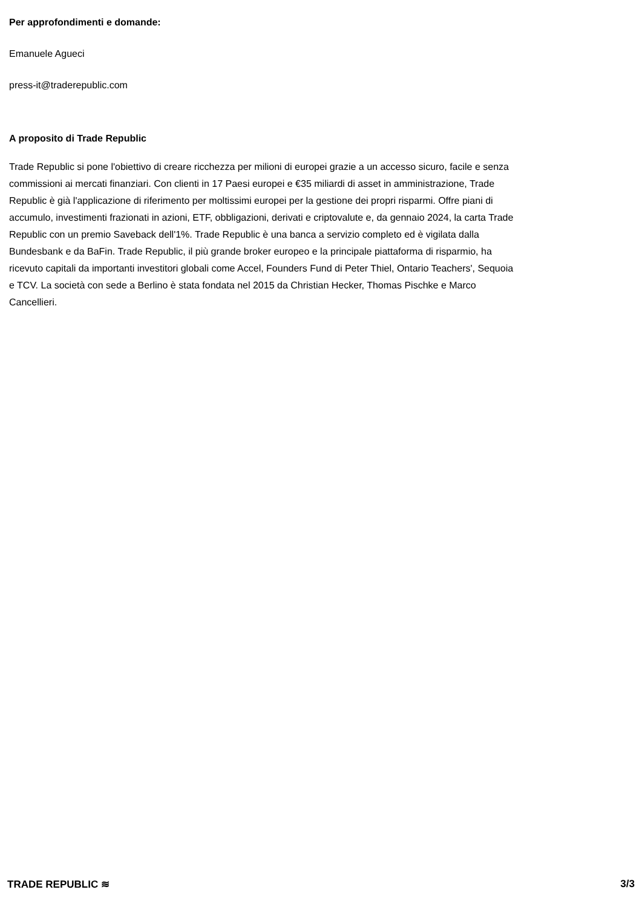Per approfondimenti e domande:
Emanuele Agueci
press-it@traderepublic.com
A proposito di Trade Republic
Trade Republic si pone l'obiettivo di creare ricchezza per milioni di europei grazie a un accesso sicuro, facile e senza commissioni ai mercati finanziari. Con clienti in 17 Paesi europei e €35 miliardi di asset in amministrazione, Trade Republic è già l'applicazione di riferimento per moltissimi europei per la gestione dei propri risparmi. Offre piani di accumulo, investimenti frazionati in azioni, ETF, obbligazioni, derivati e criptovalute e, da gennaio 2024, la carta Trade Republic con un premio Saveback dell'1%. Trade Republic è una banca a servizio completo ed è vigilata dalla Bundesbank e da BaFin. Trade Republic, il più grande broker europeo e la principale piattaforma di risparmio, ha ricevuto capitali da importanti investitori globali come Accel, Founders Fund di Peter Thiel, Ontario Teachers', Sequoia e TCV. La società con sede a Berlino è stata fondata nel 2015 da Christian Hecker, Thomas Pischke e Marco Cancellieri.
TRADE REPUBLIC ≋ 3/3